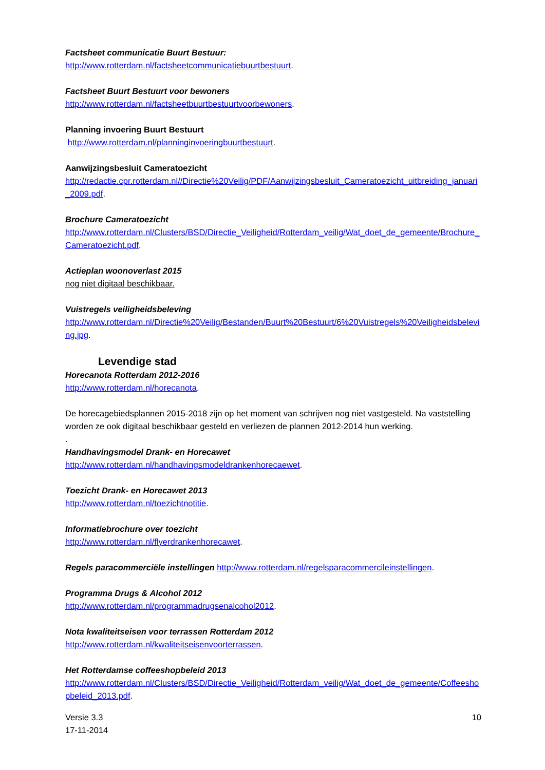Factsheet communicatie Buurt Bestuur:
http://www.rotterdam.nl/factsheetcommunicatiebuurtbestuurt.
Factsheet Buurt Bestuurt voor bewoners
http://www.rotterdam.nl/factsheetbuurtbestuurtvoorbewoners.
Planning invoering Buurt Bestuurt
http://www.rotterdam.nl/planninginvoeringbuurtbestuurt.
Aanwijzingsbesluit Cameratoezicht
http://redactie.cpr.rotterdam.nl//Directie%20Veilig/PDF/Aanwijzingsbesluit_Cameratoezicht_uitbreiding_januari_2009.pdf.
Brochure Cameratoezicht
http://www.rotterdam.nl/Clusters/BSD/Directie_Veiligheid/Rotterdam_veilig/Wat_doet_de_gemeente/Brochure_Cameratoezicht.pdf.
Actieplan woonoverlast 2015
nog niet digitaal beschikbaar.
Vuistregels veiligheidsbeleving
http://www.rotterdam.nl/Directie%20Veilig/Bestanden/Buurt%20Bestuurt/6%20Vuistregels%20Veiligheidsbeleving.jpg.
Levendige stad
Horecanota Rotterdam 2012-2016
http://www.rotterdam.nl/horecanota.
De horecagebiedsplannen 2015-2018 zijn op het moment van schrijven nog niet vastgesteld. Na vaststelling worden ze ook digitaal beschikbaar gesteld en verliezen de plannen 2012-2014 hun werking.
.
Handhavingsmodel Drank- en Horecawet
http://www.rotterdam.nl/handhavingsmodeldrankenhorecaewet.
Toezicht Drank- en Horecawet 2013
http://www.rotterdam.nl/toezichtnotitie.
Informatiebrochure over toezicht
http://www.rotterdam.nl/flyerdrankenhorecawet.
Regels paracommerciële instellingen http://www.rotterdam.nl/regelsparacommercileinstellingen.
Programma Drugs & Alcohol 2012
http://www.rotterdam.nl/programmadrugsenalcohol2012.
Nota kwaliteitseisen voor terrassen Rotterdam 2012
http://www.rotterdam.nl/kwaliteitseisenvoorterrassen.
Het Rotterdamse coffeeshopbeleid 2013
http://www.rotterdam.nl/Clusters/BSD/Directie_Veiligheid/Rotterdam_veilig/Wat_doet_de_gemeente/Coffeeshopbeleid_2013.pdf.
Versie 3.3
17-11-2014
10